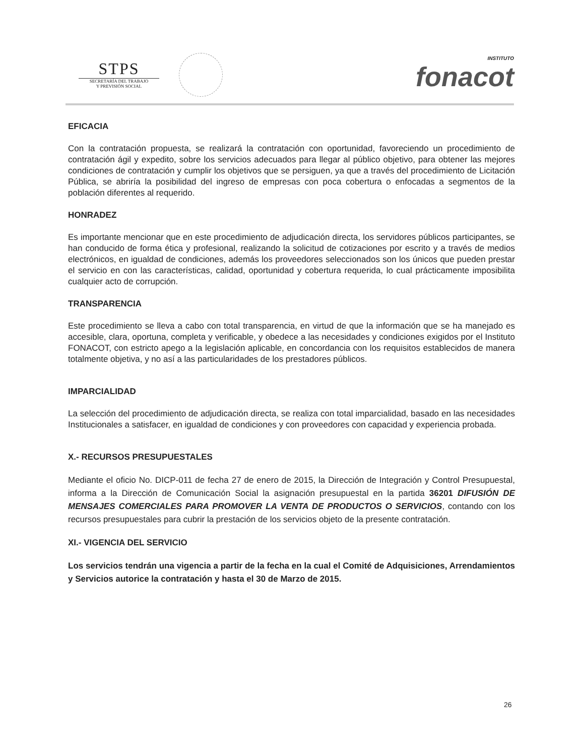STPS
SECRETARÍA DEL TRABAJO
Y PREVISIÓN SOCIAL
INSTITUTO
fonacot
EFICACIA
Con la contratación propuesta, se realizará la contratación con oportunidad, favoreciendo un procedimiento de contratación ágil y expedito, sobre los servicios adecuados para llegar al público objetivo, para obtener las mejores condiciones de contratación y cumplir los objetivos que se persiguen, ya que a través del procedimiento de Licitación Pública, se abriría la posibilidad del ingreso de empresas con poca cobertura o enfocadas a segmentos de la población diferentes al requerido.
HONRADEZ
Es importante mencionar que en este procedimiento de adjudicación directa, los servidores públicos participantes, se han conducido de forma ética y profesional, realizando la solicitud de cotizaciones por escrito y a través de medios electrónicos, en igualdad de condiciones, además los proveedores seleccionados son los únicos que pueden prestar el servicio en con las características, calidad, oportunidad y cobertura requerida, lo cual prácticamente imposibilita cualquier acto de corrupción.
TRANSPARENCIA
Este procedimiento se lleva a cabo con total transparencia, en virtud de que la información que se ha manejado es accesible, clara, oportuna, completa y verificable, y obedece a las necesidades y condiciones exigidos por el Instituto FONACOT, con estricto apego a la legislación aplicable, en concordancia con los requisitos establecidos de manera totalmente objetiva, y no así a las particularidades de los prestadores públicos.
IMPARCIALIDAD
La selección del procedimiento de adjudicación directa, se realiza con total imparcialidad, basado en las necesidades Institucionales a satisfacer, en igualdad de condiciones y con proveedores con capacidad y experiencia probada.
X.- RECURSOS PRESUPUESTALES
Mediante el oficio No. DICP-011 de fecha 27 de enero de 2015, la Dirección de Integración y Control Presupuestal, informa a la Dirección de Comunicación Social la asignación presupuestal en la partida 36201 DIFUSIÓN DE MENSAJES COMERCIALES PARA PROMOVER LA VENTA DE PRODUCTOS O SERVICIOS, contando con los recursos presupuestales para cubrir la prestación de los servicios objeto de la presente contratación.
XI.- VIGENCIA DEL SERVICIO
Los servicios tendrán una vigencia a partir de la fecha en la cual el Comité de Adquisiciones, Arrendamientos y Servicios autorice la contratación y hasta el 30 de Marzo de 2015.
26